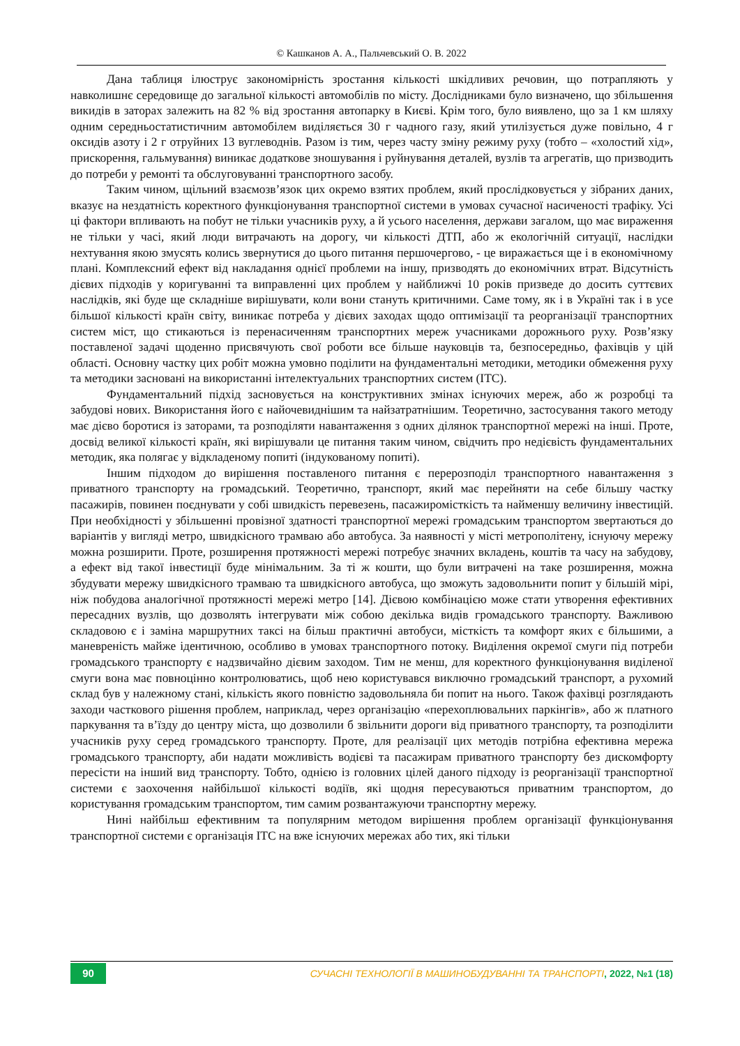© Кашканов А. А., Пальчевський О. В. 2022
Дана таблиця ілюструє закономірність зростання кількості шкідливих речовин, що потрапляють у навколишнє середовище до загальної кількості автомобілів по місту. Дослідниками було визначено, що збільшення викидів в заторах залежить на 82 % від зростання автопарку в Києві. Крім того, було виявлено, що за 1 км шляху одним середньостатистичним автомобілем виділяється 30 г чадного газу, який утилізується дуже повільно, 4 г оксидів азоту і 2 г отруйних 13 вуглеводнів. Разом із тим, через часту зміну режиму руху (тобто – «холостий хід», прискорення, гальмування) виникає додаткове зношування і руйнування деталей, вузлів та агрегатів, що призводить до потреби у ремонті та обслуговуванні транспортного засобу.
Таким чином, щільний взаємозв’язок цих окремо взятих проблем, який прослідковується у зібраних даних, вказує на нездатність коректного функціонування транспортної системи в умовах сучасної насиченості трафіку. Усі ці фактори впливають на побут не тільки учасників руху, а й усього населення, держави загалом, що має вираження не тільки у часі, який люди витрачають на дорогу, чи кількості ДТП, або ж екологічній ситуації, наслідки нехтування якою змусять колись звернутися до цього питання першочергово, - це виражається ще і в економічному плані. Комплексний ефект від накладання однієї проблеми на іншу, призводять до економічних втрат. Відсутність дієвих підходів у коригуванні та виправленні цих проблем у найближчі 10 років призведе до досить суттєвих наслідків, які буде ще складніше вирішувати, коли вони стануть критичними. Саме тому, як і в Україні так і в усе більшої кількості країн світу, виникає потреба у дієвих заходах щодо оптимізації та реорганізації транспортних систем міст, що стикаються із перенасиченням транспортних мереж учасниками дорожнього руху. Розв’язку поставленої задачі щоденно присвячують свої роботи все більше науковців та, безпосередньо, фахівців у цій області. Основну частку цих робіт можна умовно поділити на фундаментальні методики, методики обмеження руху та методики засновані на використанні інтелектуальних транспортних систем (ІТС).
Фундаментальний підхід засновується на конструктивних змінах існуючих мереж, або ж розробці та забудові нових. Використання його є найочевиднішим та найзатратнішим. Теоретично, застосування такого методу має дієво боротися із заторами, та розподіляти навантаження з одних ділянок транспортної мережі на інші. Проте, досвід великої кількості країн, які вирішували це питання таким чином, свідчить про недієвість фундаментальних методик, яка полягає у відкладеному попиті (індукованому попиті).
Іншим підходом до вирішення поставленого питання є перерозподіл транспортного навантаження з приватного транспорту на громадський. Теоретично, транспорт, який має перейняти на себе більшу частку пасажирів, повинен поєднувати у собі швидкість перевезень, пасажиромісткість та найменшу величину інвестицій. При необхідності у збільшенні провізної здатності транспортної мережі громадським транспортом звертаються до варіантів у вигляді метро, швидкісного трамваю або автобуса. За наявності у місті метрополітену, існуючу мережу можна розширити. Проте, розширення протяжності мережі потребує значних вкладень, коштів та часу на забудову, а ефект від такої інвестиції буде мінімальним. За ті ж кошти, що були витрачені на таке розширення, можна збудувати мережу швидкісного трамваю та швидкісного автобуса, що зможуть задовольнити попит у більшій мірі, ніж побудова аналогічної протяжності мережі метро [14]. Дієвою комбінацією може стати утворення ефективних пересадних вузлів, що дозволять інтегрувати між собою декілька видів громадського транспорту. Важливою складовою є і заміна маршрутних таксі на більш практичні автобуси, місткість та комфорт яких є більшими, а маневреність майже ідентичною, особливо в умовах транспортного потоку. Виділення окремої смуги під потреби громадського транспорту є надзвичайно дієвим заходом. Тим не менш, для коректного функціонування виділеної смуги вона має повноцінно контролюватись, щоб нею користувався виключно громадський транспорт, а рухомий склад був у належному стані, кількість якого повністю задовольняла би попит на нього. Також фахівці розглядають заходи часткового рішення проблем, наприклад, через організацію «перехоплювальних паркінгів», або ж платного паркування та в’їзду до центру міста, що дозволили б звільнити дороги від приватного транспорту, та розподілити учасників руху серед громадського транспорту. Проте, для реалізації цих методів потрібна ефективна мережа громадського транспорту, аби надати можливість водієві та пасажирам приватного транспорту без дискомфорту пересісти на інший вид транспорту. Тобто, однією із головних цілей даного підходу із реорганізації транспортної системи є заохочення найбільшої кількості водіїв, які щодня пересуваються приватним транспортом, до користування громадським транспортом, тим самим розвантажуючи транспортну мережу.
Нині найбільш ефективним та популярним методом вирішення проблем організації функціонування транспортної системи є організація ІТС на вже існуючих мережах або тих, які тільки
90
СУЧАСНІ ТЕХНОЛОГІЇ В МАШИНОБУДУВАННІ ТА ТРАНСПОРТІ, 2022, №1 (18)